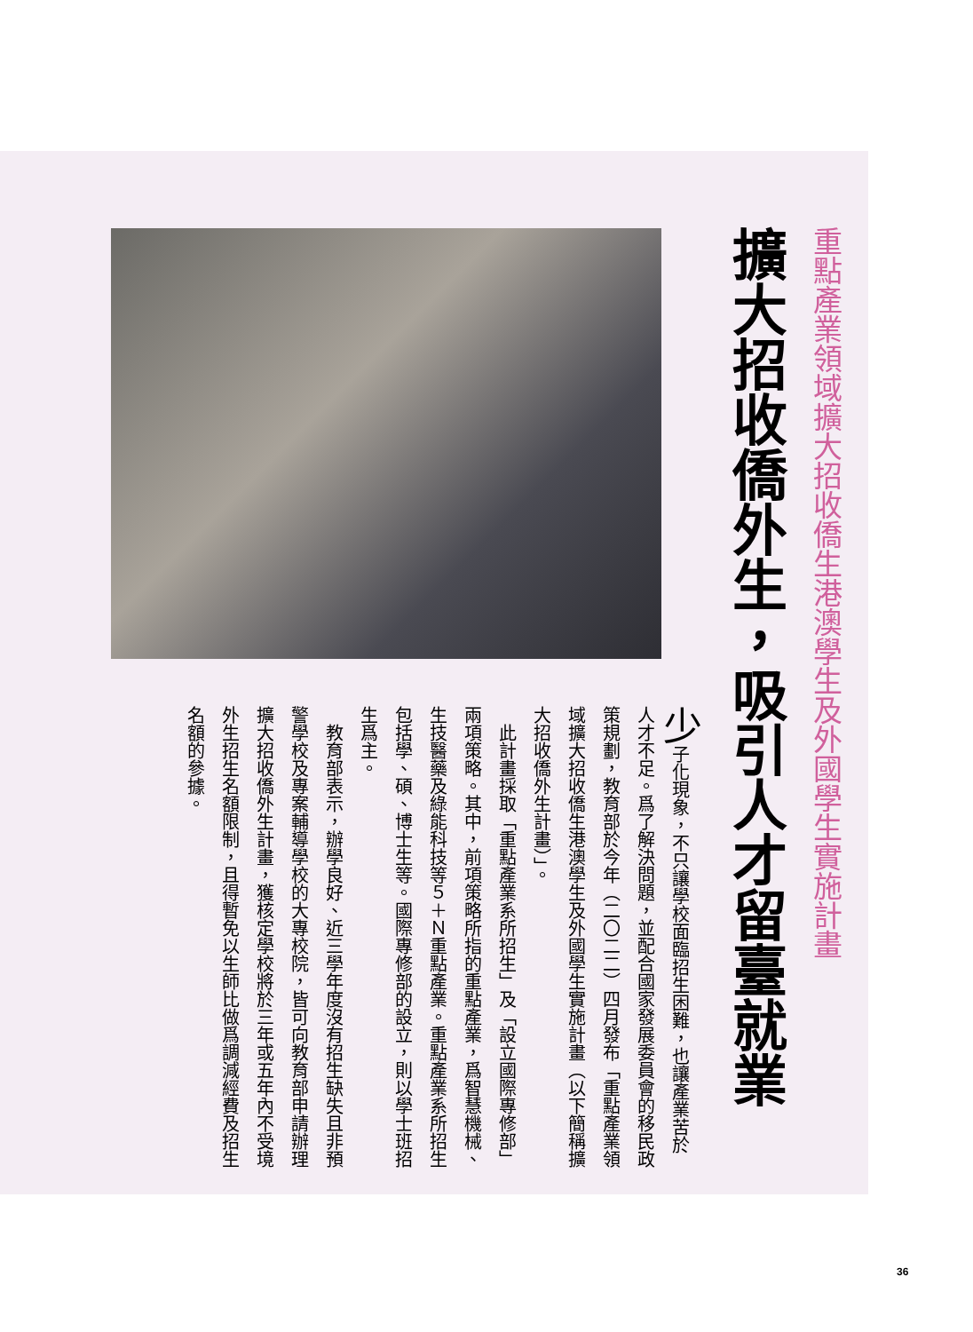重點產業領域擴大招收僑生港澳學生及外國學生實施計畫
擴大招收僑外生，吸引人才留臺就業
少子化現象，不只讓學校面臨招生困難，也讓產業苦於人才不足。爲了解決問題，並配合國家發展委員會的移民政策規劃，教育部於今年（二〇二二）四月發布「重點產業領域擴大招收僑生港澳學生及外國學生實施計畫（以下簡稱擴大招收僑外生計畫）」。
　此計畫採取「重點產業系所招生」及「設立國際專修部」兩項策略。其中，前項策略所指的重點產業，爲智慧機械、生技醫藥及綠能科技等５＋Ｎ重點產業。重點產業系所招生包括學、碩、博士生等。國際專修部的設立，則以學士班招生爲主。
　教育部表示，辦學良好、近三學年度沒有招生缺失且非預警學校及專案輔導學校的大專校院，皆可向教育部申請辦理擴大招收僑外生計畫，獲核定學校將於三年或五年內不受境外生招生名額限制，且得暫免以生師比做爲調減經費及招生名額的參據。
36